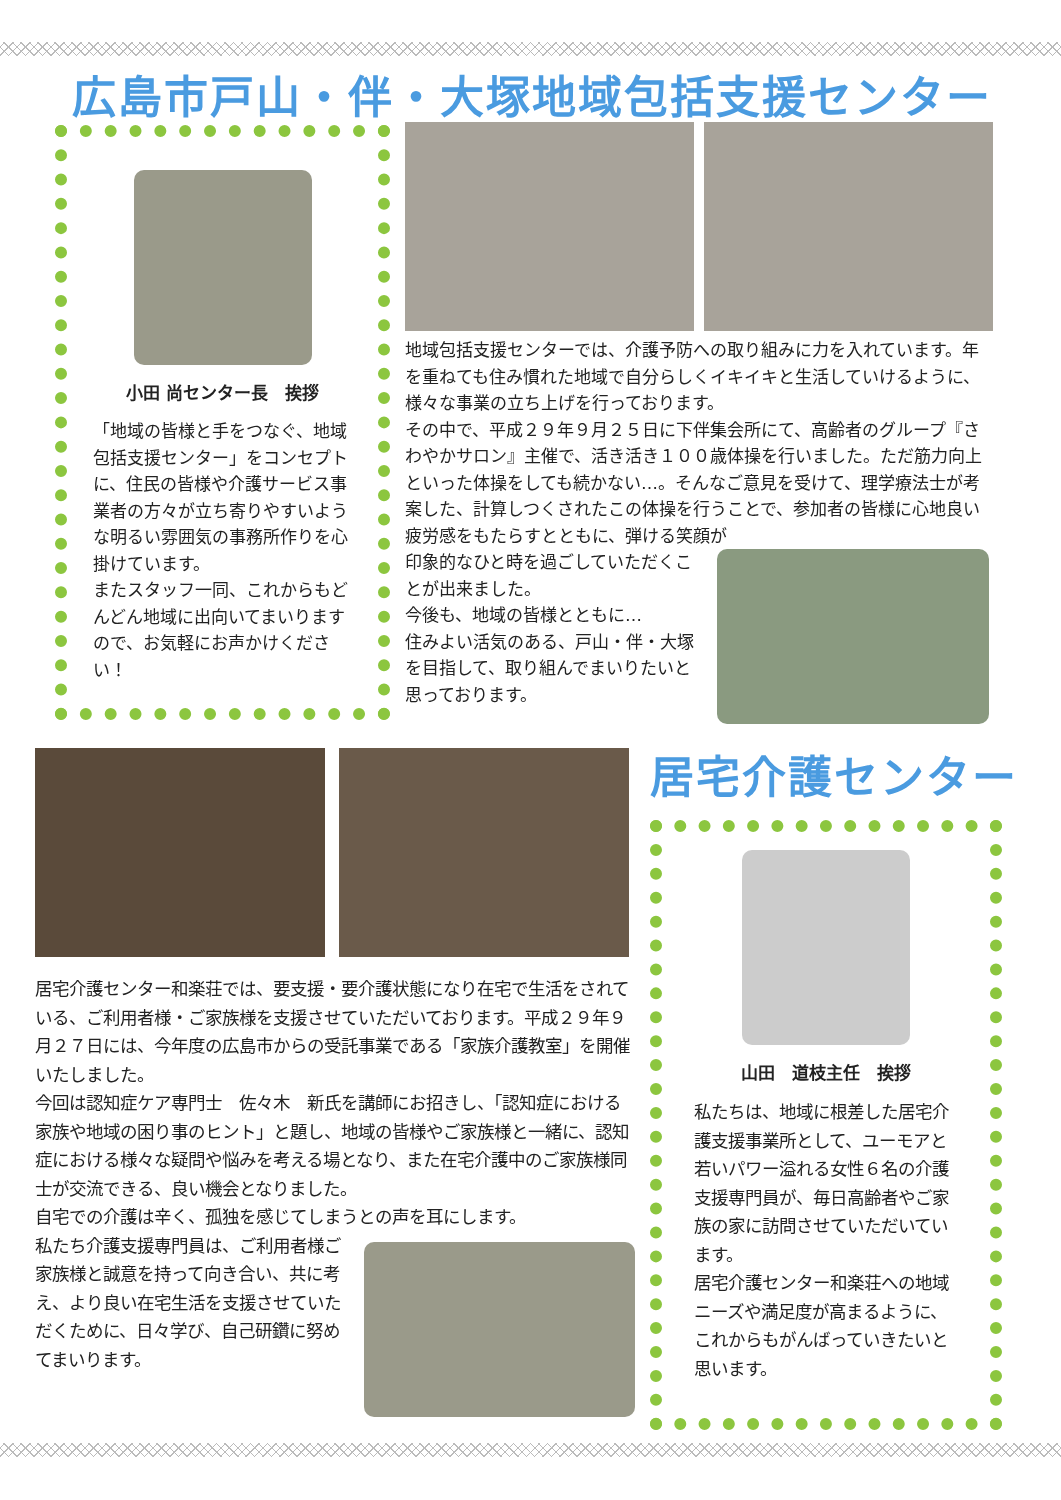広島市戸山・伴・大塚地域包括支援センター
小田 尚センター長　挨拶
「地域の皆様と手をつなぐ、地域包括支援センター」をコンセプトに、住民の皆様や介護サービス事業者の方々が立ち寄りやすいような明るい雰囲気の事務所作りを心掛けています。
またスタッフ一同、これからもどんどん地域に出向いてまいりますので、お気軽にお声かけください！
地域包括支援センターでは、介護予防への取り組みに力を入れています。年を重ねても住み慣れた地域で自分らしくイキイキと生活していけるように、様々な事業の立ち上げを行っております。
その中で、平成２９年９月２５日に下伴集会所にて、高齢者のグループ『さわやかサロン』主催で、活き活き１００歳体操を行いました。ただ筋力向上といった体操をしても続かない…。そんなご意見を受けて、理学療法士が考案した、計算しつくされたこの体操を行うことで、参加者の皆様に心地良い疲労感をもたらすとともに、弾ける笑顔が
印象的なひと時を過ごしていただくことが出来ました。
今後も、地域の皆様とともに…
住みよい活気のある、戸山・伴・大塚を目指して、取り組んでまいりたいと思っております。
居宅介護センター和楽荘では、要支援・要介護状態になり在宅で生活をされている、ご利用者様・ご家族様を支援させていただいております。平成２９年９月２７日には、今年度の広島市からの受託事業である「家族介護教室」を開催いたしました。
今回は認知症ケア専門士　佐々木　新氏を講師にお招きし、「認知症における家族や地域の困り事のヒント」と題し、地域の皆様やご家族様と一緒に、認知症における様々な疑問や悩みを考える場となり、また在宅介護中のご家族様同士が交流できる、良い機会となりました。
自宅での介護は辛く、孤独を感じてしまうとの声を耳にします。
私たち介護支援専門員は、ご利用者様ご家族様と誠意を持って向き合い、共に考え、より良い在宅生活を支援させていただくために、日々学び、自己研鑽に努めてまいります。
居宅介護センター
山田　道枝主任　挨拶
私たちは、地域に根差した居宅介護支援事業所として、ユーモアと若いパワー溢れる女性６名の介護支援専門員が、毎日高齢者やご家族の家に訪問させていただいています。
居宅介護センター和楽荘への地域ニーズや満足度が高まるように、これからもがんばっていきたいと思います。